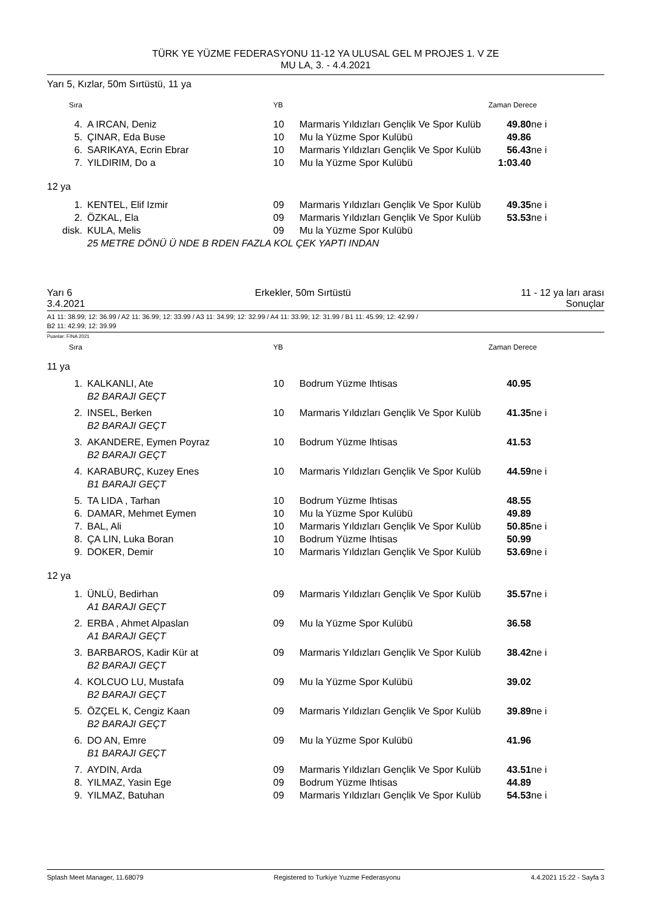TÜRK YE YÜZME FEDERASYONU 11-12 YA ULUSAL GEL M PROJES 1. V ZE
MU LA, 3. - 4.4.2021
Yarı 5, Kızlar, 50m Sırtüstü, 11 ya
| Sıra | | YB | | Zaman Derece | |
| 4. | A IRCAN, Deniz | 10 | Marmaris Yıldızları Gençlik Ve Spor Kulüb | 49.80 | ne i |
| 5. | ÇINAR, Eda Buse | 10 | Mu la Yüzme Spor Kulübü | 49.86 | |
| 6. | SARIKAYA, Ecrin Ebrar | 10 | Marmaris Yıldızları Gençlik Ve Spor Kulüb | 56.43 | ne i |
| 7. | YILDIRIM, Do a | 10 | Mu la Yüzme Spor Kulübü | 1:03.40 | |
12 ya
| 1. | KENTEL, Elif Izmir | 09 | Marmaris Yıldızları Gençlik Ve Spor Kulüb | 49.35 | ne i |
| 2. | ÖZKAL, Ela | 09 | Marmaris Yıldızları Gençlik Ve Spor Kulüb | 53.53 | ne i |
| disk. | KULA, Melis | 09 | Mu la Yüzme Spor Kulübü | | |
| | 25 METRE DÖNÜ Ü NDE B RDEN FAZLA KOL ÇEK YAPTI INDAN | | | | |
Yarı 6
3.4.2021 Erkekler, 50m Sırtüstü 11 - 12 ya ları arası
Sonuçlar
A1 11: 38.99; 12: 36.99 / A2 11: 36.99; 12: 33.99 / A3 11: 34.99; 12: 32.99 / A4 11: 33.99; 12: 31.99 / B1 11: 45.99; 12: 42.99 /
B2 11: 42.99; 12: 39.99
Puanlar: FINA 2021
| Sıra | | YB | | Zaman Derece |
11 ya
| 1. | KALKANLI, Ate | 10 | Bodrum Yüzme Ihtisas | 40.95 | |
| | B2 BARAJI GEÇT | | | | |
| 2. | INSEL, Berken | 10 | Marmaris Yıldızları Gençlik Ve Spor Kulüb | 41.35 | ne i |
| | B2 BARAJI GEÇT | | | | |
| 3. | AKANDERE, Eymen Poyraz | 10 | Bodrum Yüzme Ihtisas | 41.53 | |
| | B2 BARAJI GEÇT | | | | |
| 4. | KARABURÇ, Kuzey Enes | 10 | Marmaris Yıldızları Gençlik Ve Spor Kulüb | 44.59 | ne i |
| | B1 BARAJI GEÇT | | | | |
| 5. | TA LIDA , Tarhan | 10 | Bodrum Yüzme Ihtisas | 48.55 | |
| 6. | DAMAR, Mehmet Eymen | 10 | Mu la Yüzme Spor Kulübü | 49.89 | |
| 7. | BAL, Ali | 10 | Marmaris Yıldızları Gençlik Ve Spor Kulüb | 50.85 | ne i |
| 8. | ÇA LIN, Luka Boran | 10 | Bodrum Yüzme Ihtisas | 50.99 | |
| 9. | DOKER, Demir | 10 | Marmaris Yıldızları Gençlik Ve Spor Kulüb | 53.69 | ne i |
12 ya
| 1. | ÜNLÜ, Bedirhan | 09 | Marmaris Yıldızları Gençlik Ve Spor Kulüb | 35.57 | ne i |
| | A1 BARAJI GEÇT | | | | |
| 2. | ERBA , Ahmet Alpaslan | 09 | Mu la Yüzme Spor Kulübü | 36.58 | |
| | A1 BARAJI GEÇT | | | | |
| 3. | BARBAROS, Kadir Kür at | 09 | Marmaris Yıldızları Gençlik Ve Spor Kulüb | 38.42 | ne i |
| | B2 BARAJI GEÇT | | | | |
| 4. | KOLCUO LU, Mustafa | 09 | Mu la Yüzme Spor Kulübü | 39.02 | |
| | B2 BARAJI GEÇT | | | | |
| 5. | ÖZÇEL K, Cengiz Kaan | 09 | Marmaris Yıldızları Gençlik Ve Spor Kulüb | 39.89 | ne i |
| | B2 BARAJI GEÇT | | | | |
| 6. | DO AN, Emre | 09 | Mu la Yüzme Spor Kulübü | 41.96 | |
| | B1 BARAJI GEÇT | | | | |
| 7. | AYDIN, Arda | 09 | Marmaris Yıldızları Gençlik Ve Spor Kulüb | 43.51 | ne i |
| 8. | YILMAZ, Yasin Ege | 09 | Bodrum Yüzme Ihtisas | 44.89 | |
| 9. | YILMAZ, Batuhan | 09 | Marmaris Yıldızları Gençlik Ve Spor Kulüb | 54.53 | ne i |
Splash Meet Manager, 11.68079 Registered to Turkiye Yuzme Federasyonu 4.4.2021 15:22 - Sayfa 3